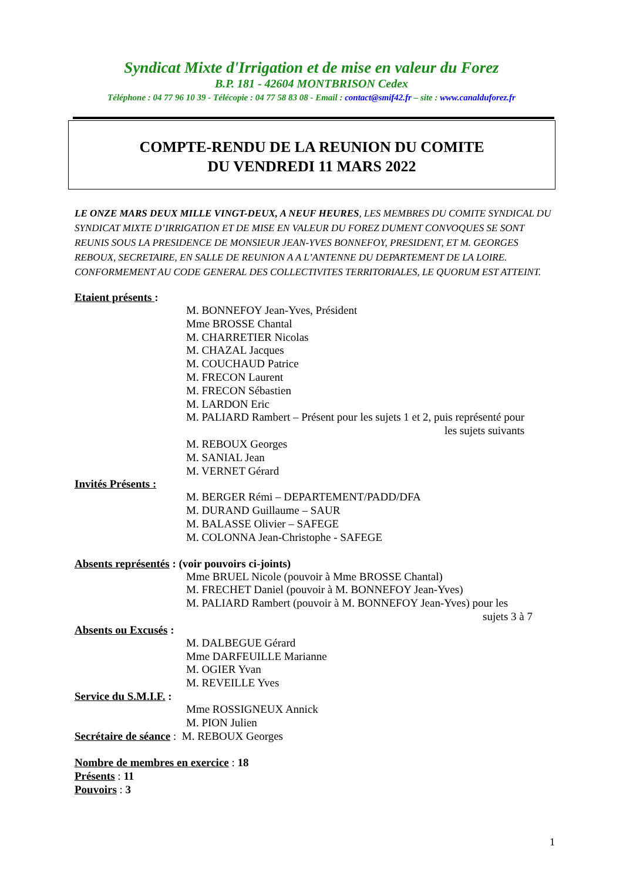Syndicat Mixte d'Irrigation et de mise en valeur du Forez
B.P. 181 - 42604 MONTBRISON Cedex
Téléphone : 04 77 96 10 39 - Télécopie : 04 77 58 83 08 - Email : contact@smif42.fr – site : www.canalduforez.fr
COMPTE-RENDU DE LA REUNION DU COMITE
DU VENDREDI 11 MARS 2022
LE ONZE MARS DEUX MILLE VINGT-DEUX, A NEUF HEURES, LES MEMBRES DU COMITE SYNDICAL DU SYNDICAT MIXTE D’IRRIGATION ET DE MISE EN VALEUR DU FOREZ DUMENT CONVOQUES SE SONT REUNIS SOUS LA PRESIDENCE DE MONSIEUR JEAN-YVES BONNEFOY, PRESIDENT, ET M. GEORGES REBOUX, SECRETAIRE, EN SALLE DE REUNION A A L’ANTENNE DU DEPARTEMENT DE LA LOIRE. CONFORMEMENT AU CODE GENERAL DES COLLECTIVITES TERRITORIALES, LE QUORUM EST ATTEINT.
Etaient présents :
M. BONNEFOY Jean-Yves, Président
Mme BROSSE Chantal
M. CHARRETIER Nicolas
M. CHAZAL Jacques
M. COUCHAUD Patrice
M. FRECON Laurent
M. FRECON Sébastien
M. LARDON Eric
M. PALIARD Rambert – Présent pour les sujets 1 et 2, puis représenté pour
les sujets suivants
M. REBOUX Georges
M. SANIAL Jean
M. VERNET Gérard
Invités Présents :
M. BERGER Rémi – DEPARTEMENT/PADD/DFA
M. DURAND Guillaume – SAUR
M. BALASSE Olivier – SAFEGE
M. COLONNA Jean-Christophe - SAFEGE
Absents représentés : (voir pouvoirs ci-joints)
Mme BRUEL Nicole (pouvoir à Mme BROSSE Chantal)
M. FRECHET Daniel (pouvoir à M. BONNEFOY Jean-Yves)
M. PALIARD Rambert (pouvoir à M. BONNEFOY Jean-Yves) pour les
sujets 3 à 7
Absents ou Excusés :
M. DALBEGUE Gérard
Mme DARFEUILLE Marianne
M. OGIER Yvan
M. REVEILLE Yves
Service du S.M.I.F. :
Mme ROSSIGNEUX Annick
M. PION Julien
Secrétaire de séance : M. REBOUX Georges
Nombre de membres en exercice : 18
Présents : 11
Pouvoirs : 3
1